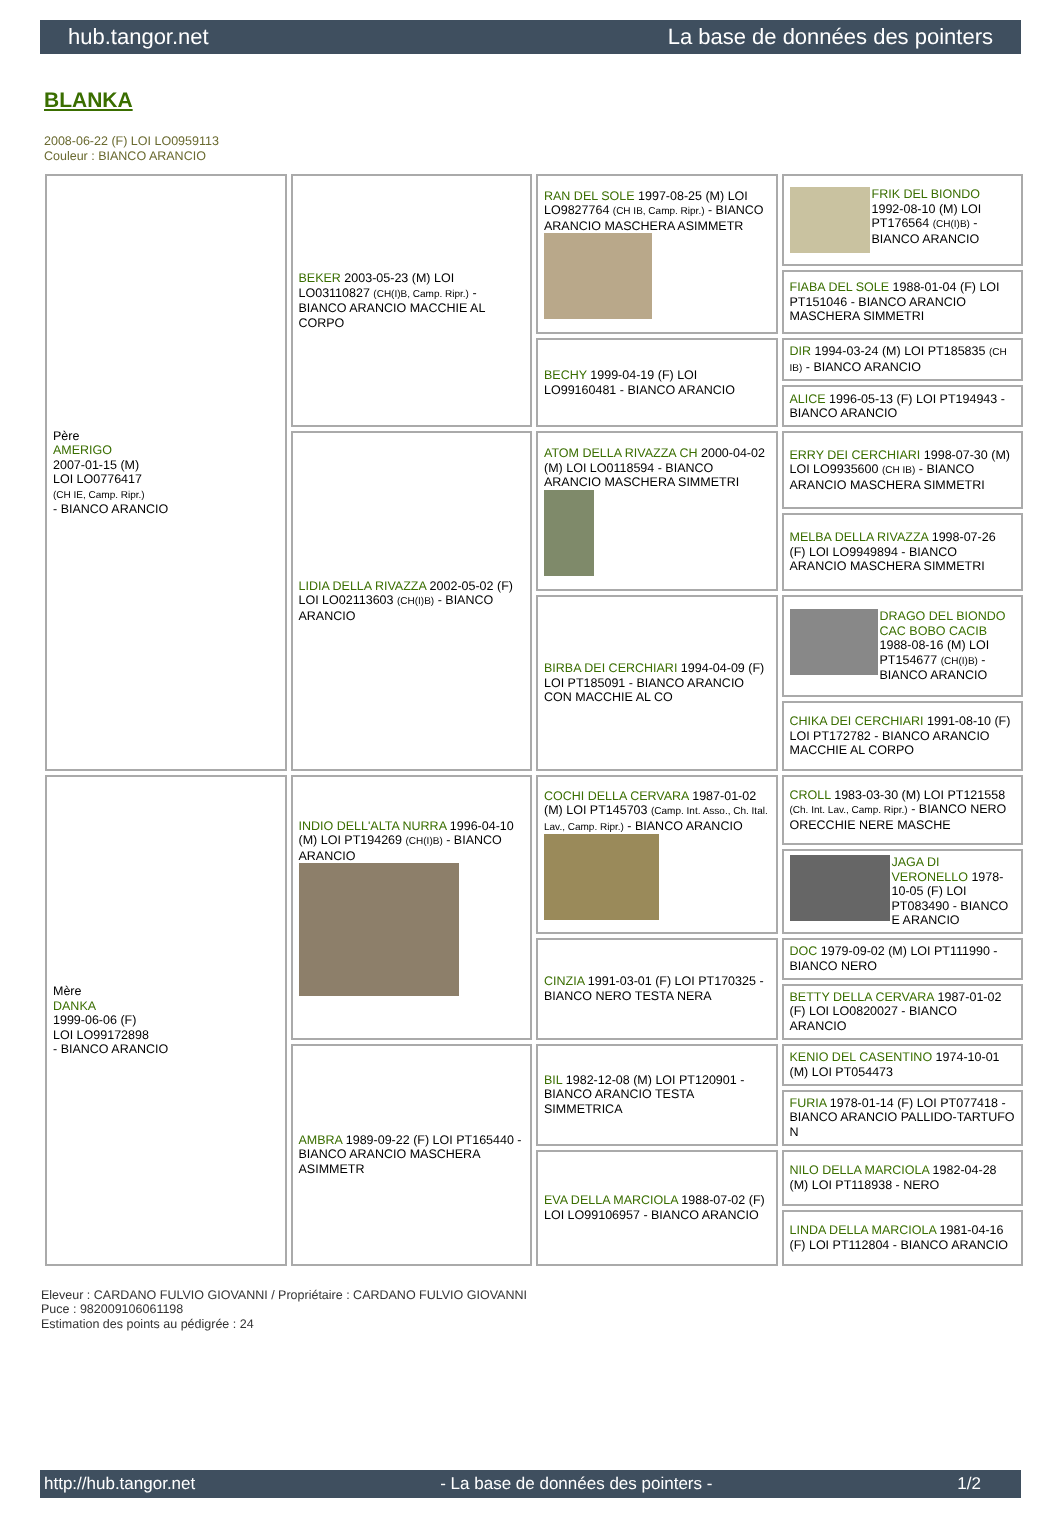hub.tangor.net La base de données des pointers
BLANKA
2008-06-22 (F) LOI LO0959113
Couleur : BIANCO ARANCIO
| Père AMERIGO 2007-01-15 (M) LOI LO0776417 (CH IE, Camp. Ripr.) - BIANCO ARANCIO | BEKER 2003-05-23 (M) LOI LO03110827 (CH(I)B, Camp. Ripr.) - BIANCO ARANCIO MACCHIE AL CORPO | RAN DEL SOLE 1997-08-25 (M) LOI LO9827764 (CH IB, Camp. Ripr.) - BIANCO ARANCIO MASCHERA ASIMMETR | FRIK DEL BIONDO 1992-08-10 (M) LOI PT176564 (CH(I)B) - BIANCO ARANCIO |
| | | | FIABA DEL SOLE 1988-01-04 (F) LOI PT151046 - BIANCO ARANCIO MASCHERA SIMMETRI |
| | | BECHY 1999-04-19 (F) LOI LO99160481 - BIANCO ARANCIO | DIR 1994-03-24 (M) LOI PT185835 (CH IB) - BIANCO ARANCIO |
| | | | ALICE 1996-05-13 (F) LOI PT194943 - BIANCO ARANCIO |
| | LIDIA DELLA RIVAZZA 2002-05-02 (F) LOI LO02113603 (CH(I)B) - BIANCO ARANCIO | ATOM DELLA RIVAZZA CH 2000-04-02 (M) LOI LO0118594 - BIANCO ARANCIO MASCHERA SIMMETRI | ERRY DEI CERCHIARI 1998-07-30 (M) LOI LO9935600 (CH IB) - BIANCO ARANCIO MASCHERA SIMMETRI |
| | | | MELBA DELLA RIVAZZA 1998-07-26 (F) LOI LO9949894 - BIANCO ARANCIO MASCHERA SIMMETRI |
| | | BIRBA DEI CERCHIARI 1994-04-09 (F) LOI PT185091 - BIANCO ARANCIO CON MACCHIE AL CO | DRAGO DEL BIONDO CAC BOBO CACIB 1988-08-16 (M) LOI PT154677 (CH(I)B) - BIANCO ARANCIO |
| | | | CHIKA DEI CERCHIARI 1991-08-10 (F) LOI PT172782 - BIANCO ARANCIO MACCHIE AL CORPO |
| Mère DANKA 1999-06-06 (F) LOI LO99172898 - BIANCO ARANCIO | INDIO DELL'ALTA NURRA 1996-04-10 (M) LOI PT194269 (CH(I)B) - BIANCO ARANCIO | COCHI DELLA CERVARA 1987-01-02 (M) LOI PT145703 (Camp. Int. Asso., Ch. Ital. Lav., Camp. Ripr.) - BIANCO ARANCIO | CROLL 1983-03-30 (M) LOI PT121558 (Ch. Int. Lav., Camp. Ripr.) - BIANCO NERO ORECCHIE NERE MASCHE |
| | | | JAGA DI VERONELLO 1978-10-05 (F) LOI PT083490 - BIANCO E ARANCIO |
| | | CINZIA 1991-03-01 (F) LOI PT170325 - BIANCO NERO TESTA NERA | DOC 1979-09-02 (M) LOI PT111990 - BIANCO NERO |
| | | | BETTY DELLA CERVARA 1987-01-02 (F) LOI LO0820027 - BIANCO ARANCIO |
| | AMBRA 1989-09-22 (F) LOI PT165440 - BIANCO ARANCIO MASCHERA ASIMMETR | BIL 1982-12-08 (M) LOI PT120901 - BIANCO ARANCIO TESTA SIMMETRICA | KENIO DEL CASENTINO 1974-10-01 (M) LOI PT054473 |
| | | | FURIA 1978-01-14 (F) LOI PT077418 - BIANCO ARANCIO PALLIDO-TARTUFO N |
| | | EVA DELLA MARCIOLA 1988-07-02 (F) LOI LO99106957 - BIANCO ARANCIO | NILO DELLA MARCIOLA 1982-04-28 (M) LOI PT118938 - NERO |
| | | | LINDA DELLA MARCIOLA 1981-04-16 (F) LOI PT112804 - BIANCO ARANCIO |
Eleveur : CARDANO FULVIO GIOVANNI / Propriétaire : CARDANO FULVIO GIOVANNI
Puce : 982009106061198
Estimation des points au pédigrée : 24
http://hub.tangor.net - La base de données des pointers - 1/2